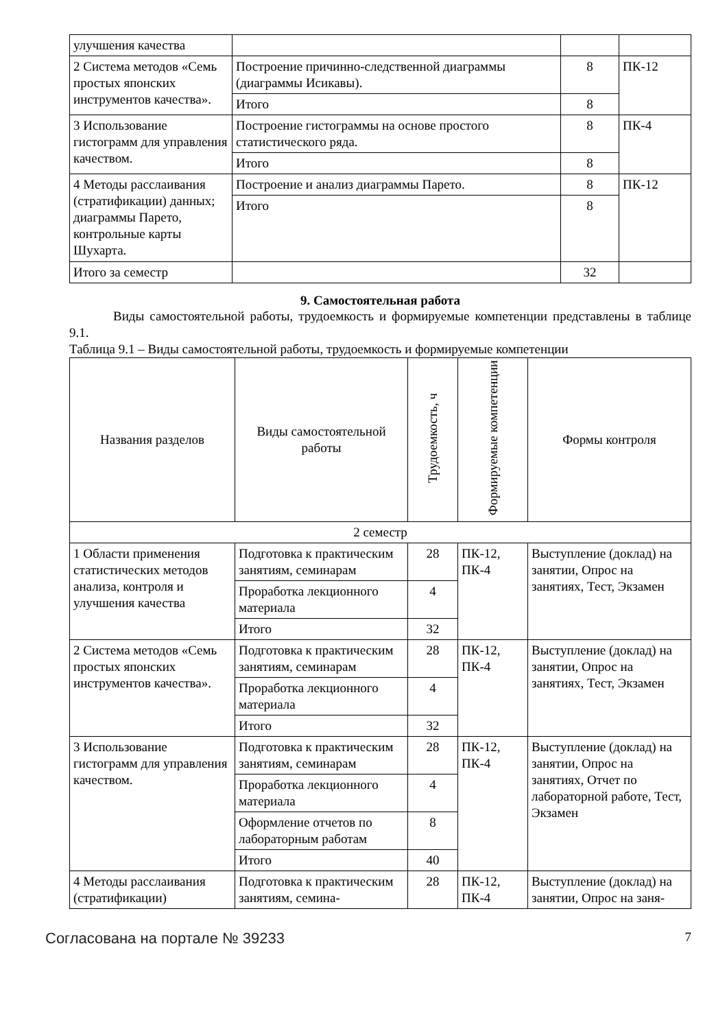| улучшения качества | | | |
| 2 Система методов «Семь простых японских инструментов качества». | Построение причинно-следственной диаграммы (диаграммы Исикавы). | 8 | ПК-12 |
| | Итого | 8 | |
| 3 Использование гистограмм для управления качеством. | Построение гистограммы на основе простого статистического ряда. | 8 | ПК-4 |
| | Итого | 8 | |
| 4 Методы расслаивания (стратификации) данных; диаграммы Парето, контрольные карты Шухарта. | Построение и анализ диаграммы Парето. | 8 | ПК-12 |
| | Итого | 8 | |
| Итого за семестр | | 32 | |
9. Самостоятельная работа
Виды самостоятельной работы, трудоемкость и формируемые компетенции представлены в таблице 9.1.
Таблица 9.1 – Виды самостоятельной работы, трудоемкость и формируемые компетенции
| Названия разделов | Виды самостоятельной работы | Трудоемкость, ч | Формируемые компетенции | Формы контроля |
| --- | --- | --- | --- | --- |
| 2 семестр | | | | |
| 1 Области применения статистических методов анализа, контроля и улучшения качества | Подготовка к практическим занятиям, семинарам | 28 | ПК-12, ПК-4 | Выступление (доклад) на занятии, Опрос на занятиях, Тест, Экзамен |
| | Проработка лекционного материала | 4 | | |
| | Итого | 32 | | |
| 2 Система методов «Семь простых японских инструментов качества». | Подготовка к практическим занятиям, семинарам | 28 | ПК-12, ПК-4 | Выступление (доклад) на занятии, Опрос на занятиях, Тест, Экзамен |
| | Проработка лекционного материала | 4 | | |
| | Итого | 32 | | |
| 3 Использование гистограмм для управления качеством. | Подготовка к практическим занятиям, семинарам | 28 | ПК-12, ПК-4 | Выступление (доклад) на занятии, Опрос на занятиях, Отчет по лабораторной работе, Тест, Экзамен |
| | Проработка лекционного материала | 4 | | |
| | Оформление отчетов по лабораторным работам | 8 | | |
| | Итого | 40 | | |
| 4 Методы расслаивания (стратификации) | Подготовка к практическим занятиям, семина- | 28 | ПК-12, ПК-4 | Выступление (доклад) на занятии, Опрос на заня- |
Согласована на портале № 39233 7